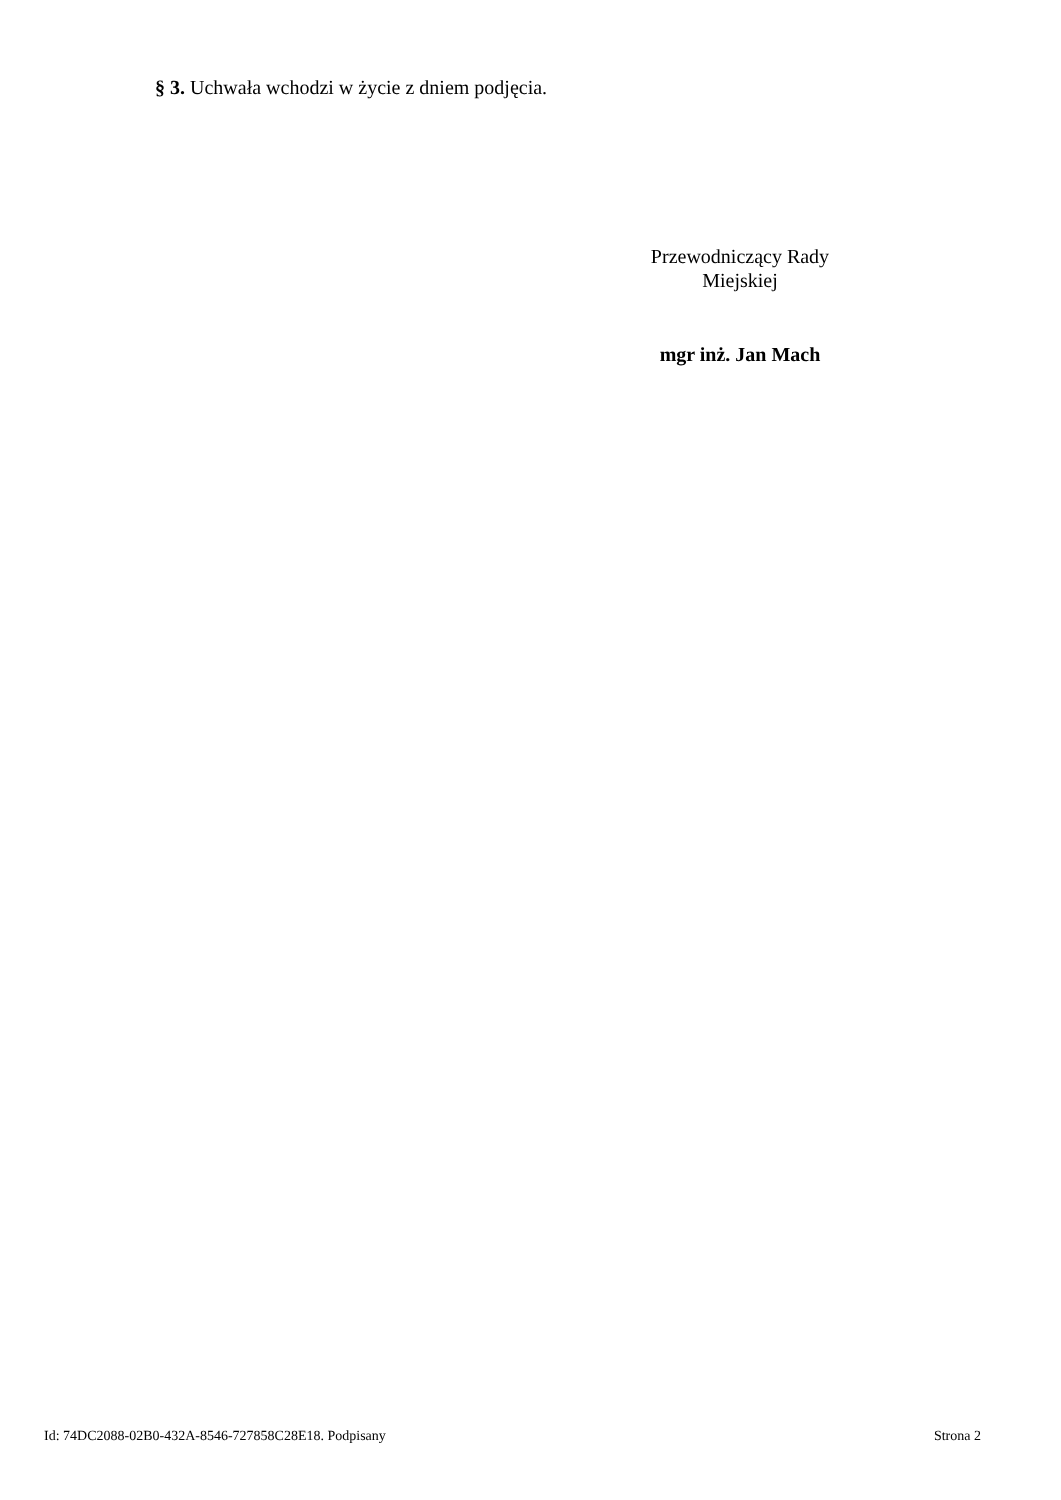§ 3. Uchwała wchodzi w życie z dniem podjęcia.
Przewodniczący Rady
Miejskiej
mgr inż. Jan Mach
Id: 74DC2088-02B0-432A-8546-727858C28E18. Podpisany Strona 2